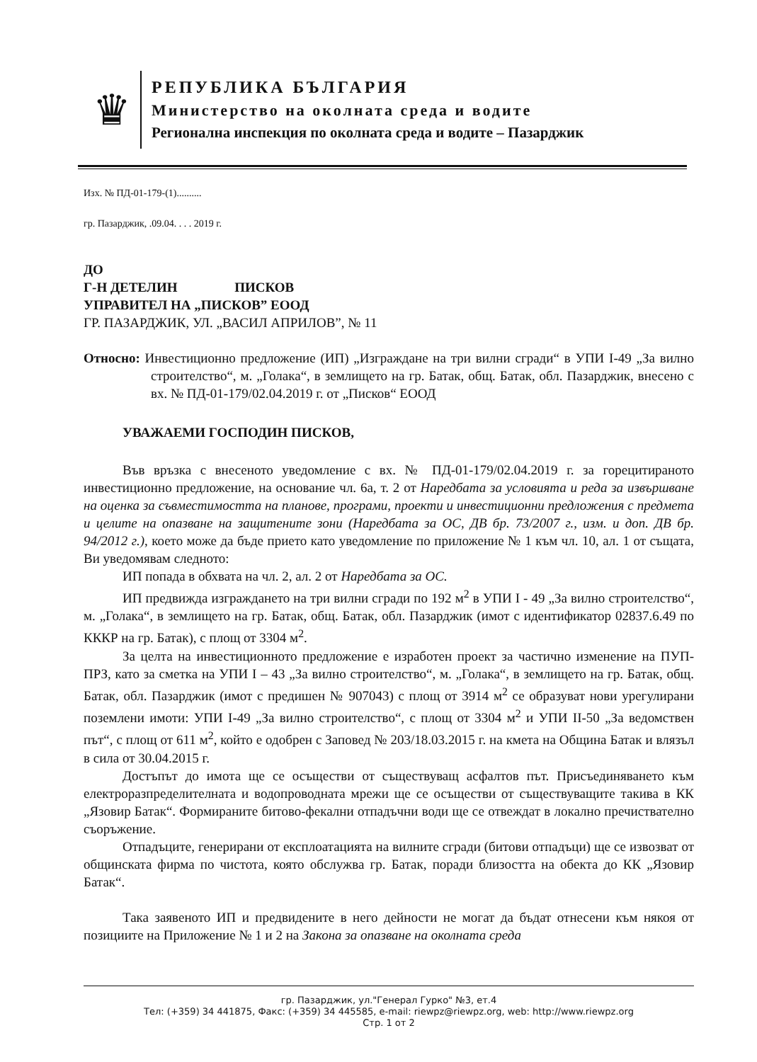♛
РЕПУБЛИКА БЪЛГАРИЯ
Министерство на околната среда и водите
Регионална инспекция по околната среда и водите – Пазарджик
Изх. № ПД-01-179-(1)..........
гр. Пазарджик, .09.04. . . . 2019 г.
ДО
Г-Н ДЕТЕЛИН ПИСКОВ
УПРАВИТЕЛ НА „ПИСКОВ” ЕООД
ГР. ПАЗАРДЖИК, УЛ. „ВАСИЛ АПРИЛОВ”, № 11
Относно: Инвестиционно предложение (ИП) „Изграждане на три вилни сгради“ в УПИ I-49 „За вилно строителство“, м. „Голака“, в землището на гр. Батак, общ. Батак, обл. Пазарджик, внесено с вх. № ПД-01-179/02.04.2019 г. от „Писков“ ЕООД
УВАЖАЕМИ ГОСПОДИН ПИСКОВ,
Във връзка с внесеното уведомление с вх. № ПД-01-179/02.04.2019 г. за горецитираното инвестиционно предложение, на основание чл. 6а, т. 2 от Наредбата за условията и реда за извършване на оценка за съвместимостта на планове, програми, проекти и инвестиционни предложения с предмета и целите на опазване на защитените зони (Наредбата за ОС, ДВ бр. 73/2007 г., изм. и доп. ДВ бр. 94/2012 г.), което може да бъде прието като уведомление по приложение № 1 към чл. 10, ал. 1 от същата, Ви уведомявам следното:
ИП попада в обхвата на чл. 2, ал. 2 от Наредбата за ОС.
ИП предвижда изграждането на три вилни сгради по 192 м<sup>2</sup> в УПИ I - 49 „За вилно строителство“, м. „Голака“, в землището на гр. Батак, общ. Батак, обл. Пазарджик (имот с идентификатор 02837.6.49 по КККР на гр. Батак), с площ от 3304 м<sup>2</sup>.
За целта на инвестиционното предложение е изработен проект за частично изменение на ПУП-ПРЗ, като за сметка на УПИ I – 43 „За вилно строителство“, м. „Голака“, в землището на гр. Батак, общ. Батак, обл. Пазарджик (имот с предишен № 907043) с площ от 3914 м<sup>2</sup> се образуват нови урегулирани поземлени имоти: УПИ I-49 „За вилно строителство“, с площ от 3304 м<sup>2</sup> и УПИ II-50 „За ведомствен път“, с площ от 611 м<sup>2</sup>, който е одобрен с Заповед № 203/18.03.2015 г. на кмета на Община Батак и влязъл в сила от 30.04.2015 г.
Достъпът до имота ще се осъществи от съществуващ асфалтов път. Присъединяването към електроразпределителната и водопроводната мрежи ще се осъществи от съществуващите такива в КК „Язовир Батак“. Формираните битово-фекални отпадъчни води ще се отвеждат в локално пречиствателно съоръжение.
Отпадъците, генерирани от експлоатацията на вилните сгради (битови отпадъци) ще се извозват от общинската фирма по чистота, която обслужва гр. Батак, поради близостта на обекта до КК „Язовир Батак“.
Така заявеното ИП и предвидените в него дейности не могат да бъдат отнесени към някоя от позициите на Приложение № 1 и 2 на Закона за опазване на околната среда
гр. Пазарджик, ул."Генерал Гурко" №3, ет.4
Тел: (+359) 34 441875, Факс: (+359) 34 445585, e-mail: riewpz@riewpz.org, web: http://www.riewpz.org
Стр. 1 от 2